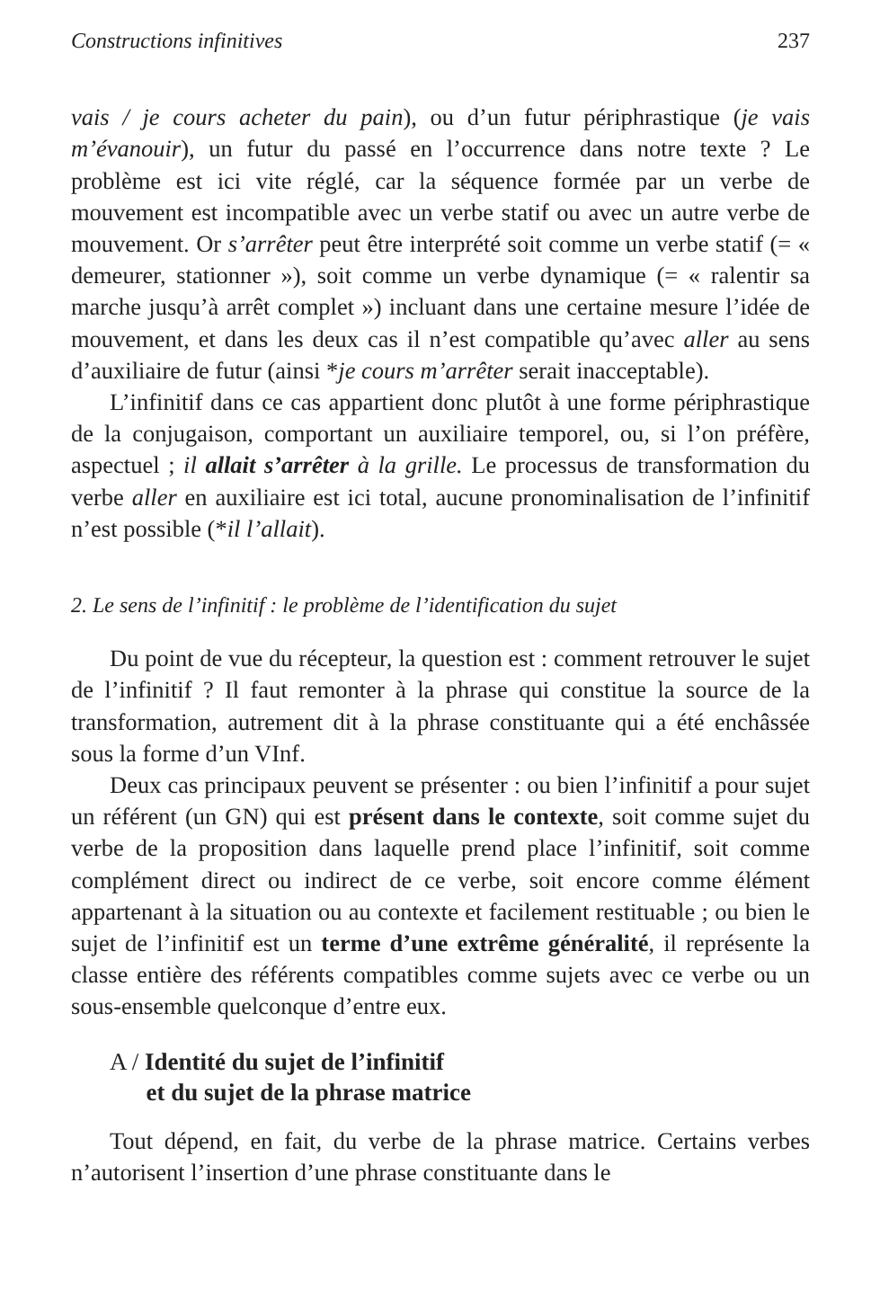Constructions infinitives 237
vais / je cours acheter du pain), ou d’un futur périphrastique (je vais m’évanouir), un futur du passé en l’occurrence dans notre texte ? Le problème est ici vite réglé, car la séquence formée par un verbe de mouvement est incompatible avec un verbe statif ou avec un autre verbe de mouvement. Or s’arrêter peut être interprété soit comme un verbe statif (= « demeurer, stationner »), soit comme un verbe dynamique (= « ralentir sa marche jusqu’à arrêt complet ») incluant dans une certaine mesure l’idée de mouvement, et dans les deux cas il n’est compatible qu’avec aller au sens d’auxiliaire de futur (ainsi *je cours m’arrêter serait inacceptable).
L’infinitif dans ce cas appartient donc plutôt à une forme périphrastique de la conjugaison, comportant un auxiliaire temporel, ou, si l’on préfère, aspectuel ; il allait s’arrêter à la grille. Le processus de transformation du verbe aller en auxiliaire est ici total, aucune pronominalisation de l’infinitif n’est possible (*il l’allait).
2. Le sens de l’infinitif : le problème de l’identification du sujet
Du point de vue du récepteur, la question est : comment retrouver le sujet de l’infinitif ? Il faut remonter à la phrase qui constitue la source de la transformation, autrement dit à la phrase constituante qui a été enchâssée sous la forme d’un VInf.
Deux cas principaux peuvent se présenter : ou bien l’infinitif a pour sujet un référent (un GN) qui est présent dans le contexte, soit comme sujet du verbe de la proposition dans laquelle prend place l’infinitif, soit comme complément direct ou indirect de ce verbe, soit encore comme élément appartenant à la situation ou au contexte et facilement restituable ; ou bien le sujet de l’infinitif est un terme d’une extrême généralité, il représente la classe entière des référents compatibles comme sujets avec ce verbe ou un sous-ensemble quelconque d’entre eux.
A / Identité du sujet de l’infinitif
et du sujet de la phrase matrice
Tout dépend, en fait, du verbe de la phrase matrice. Certains verbes n’autorisent l’insertion d’une phrase constituante dans le